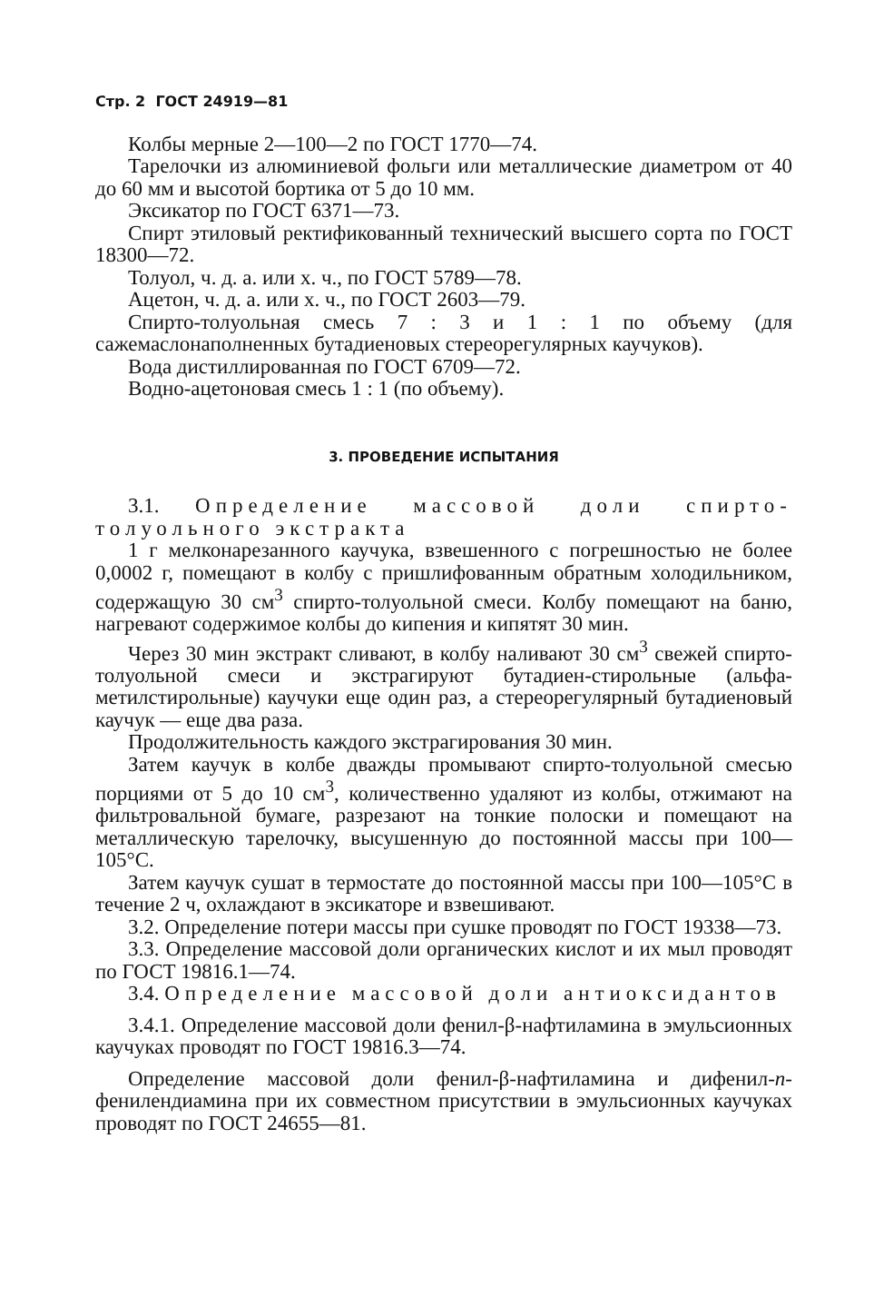Стр. 2 ГОСТ 24919—81
Колбы мерные 2—100—2 по ГОСТ 1770—74.
Тарелочки из алюминиевой фольги или металлические диаметром от 40 до 60 мм и высотой бортика от 5 до 10 мм.
Эксикатор по ГОСТ 6371—73.
Спирт этиловый ректификованный технический высшего сорта по ГОСТ 18300—72.
Толуол, ч. д. а. или х. ч., по ГОСТ 5789—78.
Ацетон, ч. д. а. или х. ч., по ГОСТ 2603—79.
Спирто-толуольная смесь 7 : 3 и 1 : 1 по объему (для сажемаслонаполненных бутадиеновых стереорегулярных каучуков).
Вода дистиллированная по ГОСТ 6709—72.
Водно-ацетоновая смесь 1 : 1 (по объему).
3. ПРОВЕДЕНИЕ ИСПЫТАНИЯ
3.1. Определение массовой доли спирто-толуольного экстракта
1 г мелконарезанного каучука, взвешенного с погрешностью не более 0,0002 г, помещают в колбу с пришлифованным обратным холодильником, содержащую 30 см<sup>3</sup> спирто-толуольной смеси. Колбу помещают на баню, нагревают содержимое колбы до кипения и кипятят 30 мин.
Через 30 мин экстракт сливают, в колбу наливают 30 см<sup>3</sup> свежей спирто-толуольной смеси и экстрагируют бутадиен-стирольные (альфа-метилстирольные) каучуки еще один раз, а стереорегулярный бутадиеновый каучук — еще два раза.
Продолжительность каждого экстрагирования 30 мин.
Затем каучук в колбе дважды промывают спирто-толуольной смесью порциями от 5 до 10 см<sup>3</sup>, количественно удаляют из колбы, отжимают на фильтровальной бумаге, разрезают на тонкие полоски и помещают на металлическую тарелочку, высушенную до постоянной массы при 100—105°С.
Затем каучук сушат в термостате до постоянной массы при 100—105°С в течение 2 ч, охлаждают в эксикаторе и взвешивают.
3.2. Определение потери массы при сушке проводят по ГОСТ 19338—73.
3.3. Определение массовой доли органических кислот и их мыл проводят по ГОСТ 19816.1—74.
3.4. Определение массовой доли антиоксидантов
3.4.1. Определение массовой доли фенил-β-нафтиламина в эмульсионных каучуках проводят по ГОСТ 19816.3—74.
Определение массовой доли фенил-β-нафтиламина и дифенил-п-фенилендиамина при их совместном присутствии в эмульсионных каучуках проводят по ГОСТ 24655—81.